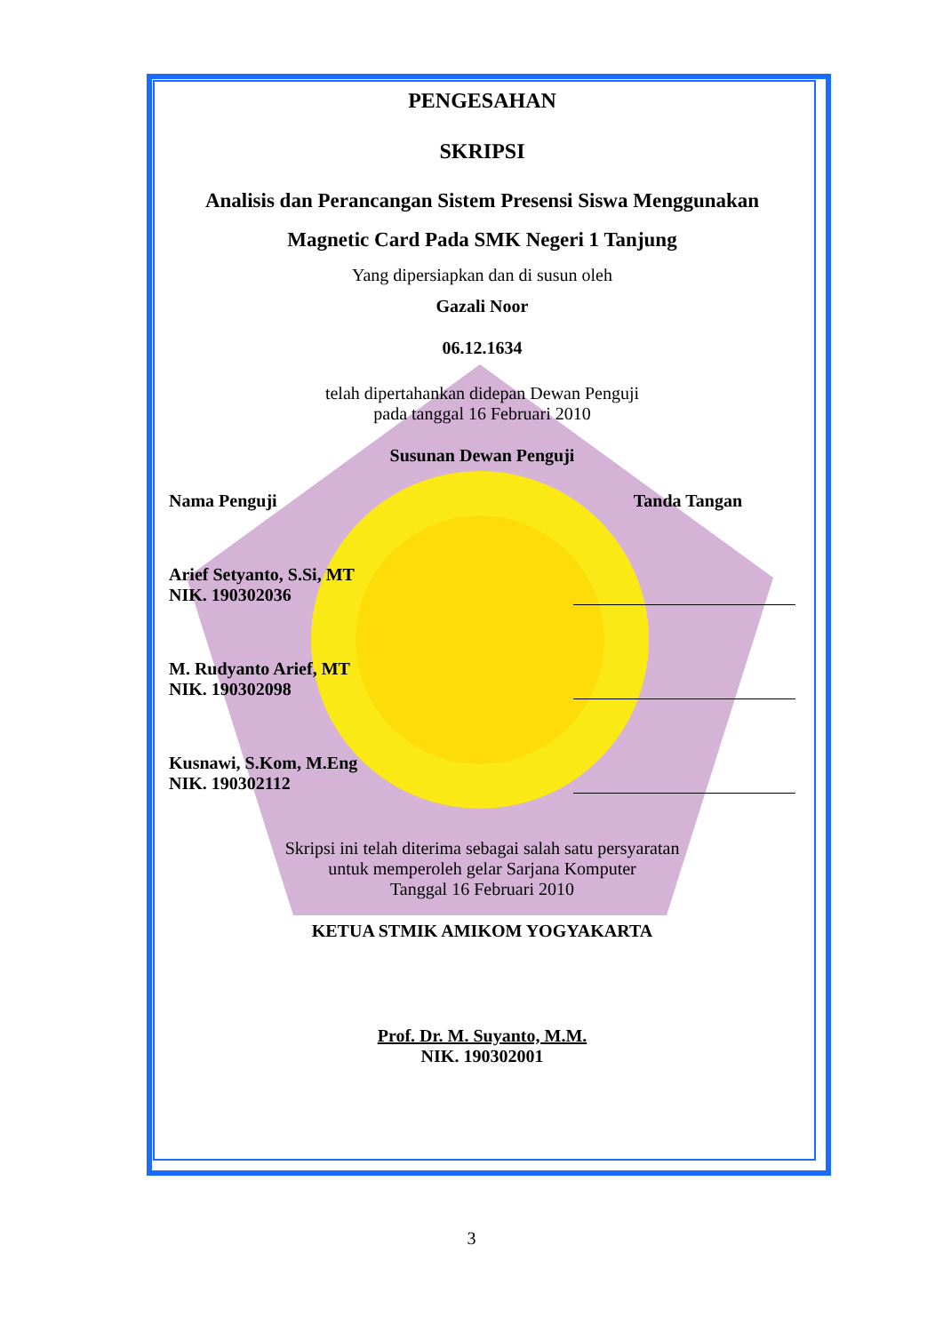PENGESAHAN
SKRIPSI
Analisis dan Perancangan Sistem Presensi Siswa Menggunakan
Magnetic Card Pada SMK Negeri 1 Tanjung
Yang dipersiapkan dan di susun oleh
Gazali Noor
06.12.1634
telah dipertahankan didepan Dewan Penguji
pada tanggal 16 Februari 2010
Susunan Dewan Penguji
Nama Penguji Tanda Tangan
Arief Setyanto, S.Si, MT
NIK. 190302036
M. Rudyanto Arief, MT
NIK. 190302098
Kusnawi, S.Kom, M.Eng
NIK. 190302112
Skripsi ini telah diterima sebagai salah satu persyaratan
untuk memperoleh gelar Sarjana Komputer
Tanggal 16 Februari 2010
KETUA STMIK AMIKOM YOGYAKARTA
Prof. Dr. M. Suyanto, M.M.
NIK. 190302001
3